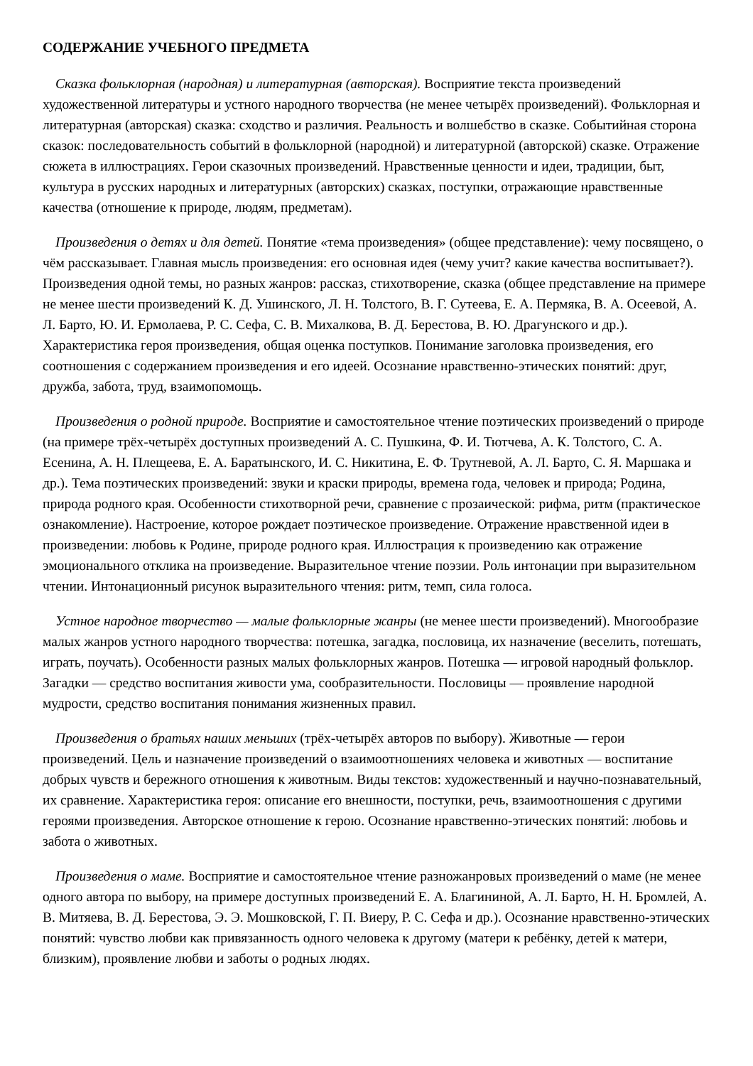СОДЕРЖАНИЕ УЧЕБНОГО ПРЕДМЕТА
Сказка фольклорная (народная) и литературная (авторская). Восприятие текста произведений художественной литературы и устного народного творчества (не менее четырёх произведений). Фольклорная и литературная (авторская) сказка: сходство и различия. Реальность и волшебство в сказке. Событийная сторона сказок: последовательность событий в фольклорной (народной) и литературной (авторской) сказке. Отражение сюжета в иллюстрациях. Герои сказочных произведений. Нравственные ценности и идеи, традиции, быт, культура в русских народных и литературных (авторских) сказках, поступки, отражающие нравственные качества (отношение к природе, людям, предметам).
Произведения о детях и для детей. Понятие «тема произведения» (общее представление): чему посвящено, о чём рассказывает. Главная мысль произведения: его основная идея (чему учит? какие качества воспитывает?). Произведения одной темы, но разных жанров: рассказ, стихотворение, сказка (общее представление на примере не менее шести произведений К. Д. Ушинского, Л. Н. Толстого, В. Г. Сутеева, Е. А. Пермяка, В. А. Осеевой, А. Л. Барто, Ю. И. Ермолаева, Р. С. Сефа, С. В. Михалкова, В. Д. Берестова, В. Ю. Драгунского и др.). Характеристика героя произведения, общая оценка поступков. Понимание заголовка произведения, его соотношения с содержанием произведения и его идеей. Осознание нравственно-этических понятий: друг, дружба, забота, труд, взаимопомощь.
Произведения о родной природе. Восприятие и самостоятельное чтение поэтических произведений о природе (на примере трёх-четырёх доступных произведений А. С. Пушкина, Ф. И. Тютчева, А. К. Толстого, С. А. Есенина, А. Н. Плещеева, Е. А. Баратынского, И. С. Никитина, Е. Ф. Трутневой, А. Л. Барто, С. Я. Маршака и др.). Тема поэтических произведений: звуки и краски природы, времена года, человек и природа; Родина, природа родного края. Особенности стихотворной речи, сравнение с прозаической: рифма, ритм (практическое ознакомление). Настроение, которое рождает поэтическое произведение. Отражение нравственной идеи в произведении: любовь к Родине, природе родного края. Иллюстрация к произведению как отражение эмоционального отклика на произведение. Выразительное чтение поэзии. Роль интонации при выразительном чтении. Интонационный рисунок выразительного чтения: ритм, темп, сила голоса.
Устное народное творчество — малые фольклорные жанры (не менее шести произведений). Многообразие малых жанров устного народного творчества: потешка, загадка, пословица, их назначение (веселить, потешать, играть, поучать). Особенности разных малых фольклорных жанров. Потешка — игровой народный фольклор. Загадки — средство воспитания живости ума, сообразительности. Пословицы — проявление народной мудрости, средство воспитания понимания жизненных правил.
Произведения о братьях наших меньших (трёх-четырёх авторов по выбору). Животные — герои произведений. Цель и назначение произведений о взаимоотношениях человека и животных — воспитание добрых чувств и бережного отношения к животным. Виды текстов: художественный и научно-познавательный, их сравнение. Характеристика героя: описание его внешности, поступки, речь, взаимоотношения с другими героями произведения. Авторское отношение к герою. Осознание нравственно-этических понятий: любовь и забота о животных.
Произведения о маме. Восприятие и самостоятельное чтение разножанровых произведений о маме (не менее одного автора по выбору, на примере доступных произведений Е. А. Благининой, А. Л. Барто, Н. Н. Бромлей, А. В. Митяева, В. Д. Берестова, Э. Э. Мошковской, Г. П. Виеру, Р. С. Сефа и др.). Осознание нравственно-этических понятий: чувство любви как привязанность одного человека к другому (матери к ребёнку, детей к матери, близким), проявление любви и заботы о родных людях.